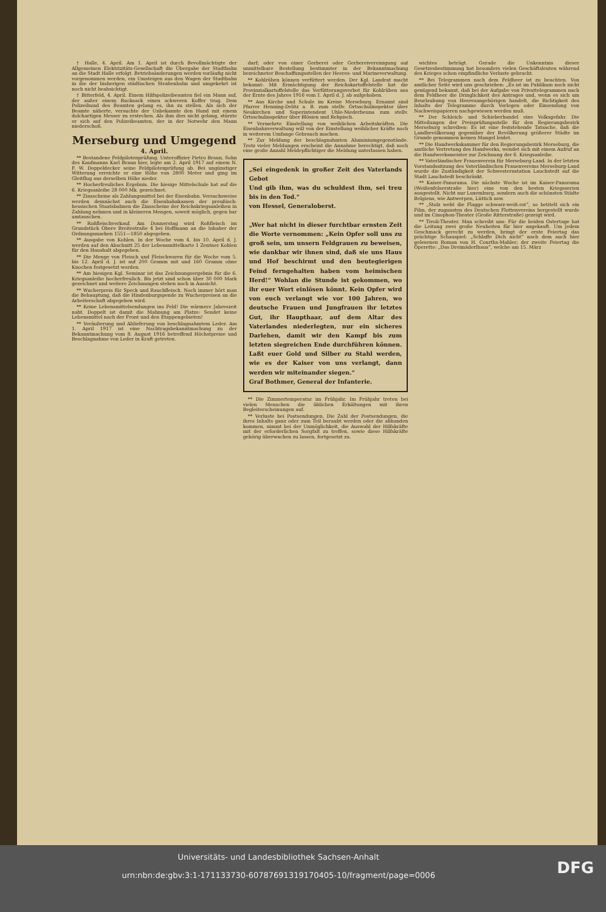† Halle, 4. April. Am 1. April ist durch Bevollmächtigte der Allgemeinen Elektrizitäts-Gesellschaft die Übergabe der Stadtbahn an die Stadt Halle erfolgt. Betriebsänderungen werden vorläufig nicht vorgenommen werden, ein Umsteigen aus den Wagen der Stadtbahn in die der bisherigen städtischen Straßenbahn und umgekehrt ist noch nicht beabsichtigt.
† Bitterfeld, 4. April. Einem Hilfspolizeibeamten fiel ein Mann auf, der außer einem Rucksack einen schweren Koffer trug. Dem Polizeihund des Beamten gelang es, ihn zu stellen. Als sich der Beamte näherte, versuchte der Unbekannte den Hund mit einem dolchartigen Messer zu erstechen. Als ihm dies nicht gelang, stürzte er sich auf den Polizeibeamten, der in der Notwehr den Mann niederschoß.
Merseburg und Umgegend
4. April.
** Bestandene Feldpilotenprüfung. Unteroffizier Pietro Braun, Sohn des Kaufmanns Karl Braun hier, legte am 2. April 1917 auf einem N. F. W. Doppeldecker seine Feldpilotenprüfung ab. Bei ungünstiger Witterung erreichte er eine Höhe von 2800 Meter und ging im Gleitflug aus derselben Höhe nieder.
** Hocherfreuliches Ergebnis. Die hiesige Mittelschule hat auf die 6. Kriegsanleihe 28 000 Mk. gezeichnet.
** Zinsscheine als Zahlungsmittel bei der Eisenbahn. Versuchsweise werden demnächst auch die Eisenbahnkassen der preußisch-hessischen Staatsbahnen die Zinsscheine der Reichskriegsanleihen in Zahlung nehmen und in kleineren Mengen, soweit möglich, gegen bar umtauschen.
** Roßfleischverkauf. Am Donnerstag wird Roßfleisch im Grundstück Obere Breitestraße 4 bei Hoffmann an die Inhaber der Ordnungsmarken 1551—1850 abgegeben.
** Ausgabe von Kohlen. In der Woche vom 4. bis 10. April d. J. werden auf den Abschnitt 25 der Lebensmittelkarte 1 Zentner Kohlen für den Haushalt abgegeben.
** Die Menge von Fleisch und Fleischwaren für die Woche vom 5. bis 12. April d. J. ist auf 200 Gramm mit und 160 Gramm ohne Knochen festgesetzt worden.
** Am hiesigen Kgl. Seminar ist das Zeichnungsergebnis für die 6. Kriegsanleihe hocherfreulich. Bis jetzt sind schon über 30 000 Mark gezeichnet und weitere Zeichnungen stehen noch in Aussicht.
** Wucherpreis für Speck und Rauchfleisch. Noch immer hört man die Behauptung, daß die Hindenburgspende zu Wucherpreisen an die Arbeiterschaft abgegeben wird.
** Keine Lebensmittelsendungen ins Feld! Die wärmere Jahreszeit naht. Doppelt ist damit die Mahnung am Platze: Sendet keine Lebensmittel nach der Front und den Etappengebieten!
** Veräußerung und Ablieferung von beschlagnahmtem Leder. Am 1. April 1917 ist eine Nachtragsbekanntmachung zu der Bekanntmachung vom 8. August 1916 betreffend Höchstpreise und Beschlagnahme von Leder in Kraft getreten.
darf; oder von einer Gerberei oder Gerbereivereinigung auf unmittelbare Bestellung bestimmter in der Bekanntmachung bezeichneter Beschaffungsstellen der Heeres- und Marineverwaltung.
** Kohlrüben können verfüttert werden. Der Kgl. Landrat macht bekannt: Mit Ermächtigung der Reichskartoffelstelle hat die Provinzialkartoffelstelle das Verfütterungsverbot für Kohlrüben aus der Ernte des Jahres 1916 vom 1. April d. J. ab aufgehoben.
** Aus Kirche und Schule im Kreise Merseburg. Ernannt sind Pfarrer Henning-Delitz a. B. zum stellv. Ortsschulinspektor über Neukirchen und Superintendent Uhle-Niederbeuna zum stellv. Ortsschulinspektor über Blösien und Rehpisch.
** Vermehrte Einstellung von weiblichen Arbeitskräften. Die Eisenbahnverwaltung will von der Einstellung weiblicher Kräfte noch in weiterem Umfange Gebrauch machen.
** Zur Meldung der beschlagnahmten Aluminiumgegenstände. Trotz vieler Meldungen erscheint die Annahme berechtigt, daß noch eine große Anzahl Meldepflichtiger die Meldung unterlassen haben.
„Sei eingedenk in großer Zeit des Vaterlands Gebot
Und gib ihm, was du schuldest ihm, sei treu bis in den Tod.“
von Hessel, Generaloberst.
„Wer hat nicht in dieser furchtbar ernsten Zeit die Worte vernommen: „Kein Opfer soll uns zu groß sein, um unsern Feldgrauen zu beweisen, wie dankbar wir ihnen sind, daß sie uns Haus und Hof beschirmt und den beutegierigen Feind ferngehalten haben vom heimischen Herd!“ Wohlan die Stunde ist gekommen, wo ihr euer Wort einlösen könnt. Kein Opfer wird von euch verlangt wie vor 100 Jahren, wo deutsche Frauen und Jungfrauen ihr letztes Gut, ihr Haupthaar, auf dem Altar des Vaterlandes niederlegten, nur ein sicheres Darlehen, damit wir den Kampf bis zum letzten siegreichen Ende durchführen können. Laßt euer Gold und Silber zu Stahl werden, wie es der Kaiser von uns verlangt, dann werden wir miteinander siegen.“
Graf Bothmer, General der Infanterie.
** Die Zimmertemperatur im Frühjahr. Im Frühjahr treten bei vielen Menschen die üblichen Erkältungen mit ihren Begleiterscheinungen auf.
** Verluste bei Postsendungen. Die Zahl der Postsendungen, die ihres Inhalts ganz oder zum Teil beraubt werden oder die abhanden kommen, nimmt bei der Unmöglichkeit, die Auswahl der Hilfskräfte mit der erforderlichen Sorgfalt zu treffen, sowie diese Hilfskräfte gehörig überwachen zu lassen, fortgesetzt zu.
wichtes beträgt. Gerade die Unkenntnis dieser Gesetzesbestimmung hat besonders vielen Geschäftsleuten während des Krieges schon empfindliche Verluste gebracht.
** Bei Telegrammen nach dem Feldheer ist zu beachten. Von amtlicher Seite wird uns geschrieben: „Es ist im Publikum noch nicht genügend bekannt, daß bei der Aufgabe von Privattelegrammen nach dem Feldheer die Dringlichkeit des Antrages und, wenn es sich um Beurlaubung von Heeresangehörigen handelt, die Richtigkeit des Inhalts der Telegramme durch Vorlegen oder Einsendung von Nachweispapieren nachgewiesen werden muß.
** Der Schleich- und Schieberhandel eine Volksgefahr. Die Mitteilungen der Preisprüfungsstelle für den Regierungsbezirk Merseburg schreiben: Es ist eine feststehende Tatsache, daß die Landbevölkerung gegenüber der Bevölkerung größerer Städte im Grunde genommen keinen Mangel leidet.
** Die Handwerkskammer für den Regierungsbezirk Merseburg, die amtliche Vertretung des Handwerks, wendet sich mit einem Aufruf an die Handwerksmeister zur Zeichnung der 6. Kriegsanleihe.
** Vaterländischer Frauenverein für Merseburg-Land. In der letzten Vorstandssitzung des Vaterländischen Frauenvereins Merseburg-Land wurde die Zuständigkeit der Schwesternstation Lauchstedt auf die Stadt Lauchstedt beschränkt.
** Kaiser-Panorama. Die nächste Woche ist im Kaiser-Panorama (Weißenfelserstraße hier) eine von den besten Kriegsserien ausgestellt. Nicht nur Luxemburg, sondern auch die schönsten Städte Belgiens, wie Antwerpen, Lüttich usw.
** „Stolz weht die Flagge schwarz-weiß-rot“, so betitelt sich ein Film, der zugunsten des Deutschen Flottenvereins hergestellt wurde und im Cinophon-Theater (Große Ritterstraße) gezeigt wird.
** Tivoli-Theater. Man schreibt uns: Für die beiden Ostertage hat die Leitung zwei große Neuheiten für hier angekauft. Um jedem Geschmack gerecht zu werden, bringt der erste Feiertag das prächtige Schauspiel: „Schlaffe Dich nicht“ nach dem auch hier gelesenen Roman von H. Courths-Mahler; der zweite Feiertag die Operette: „Das Dreimäderlhaus“, welche am 15. März
DFG Universitäts- und Landesbibliothek Sachsen-Anhalt
urn:nbn:de:gbv:3:1-171133730-60787691319170405-10/fragment/page=0006